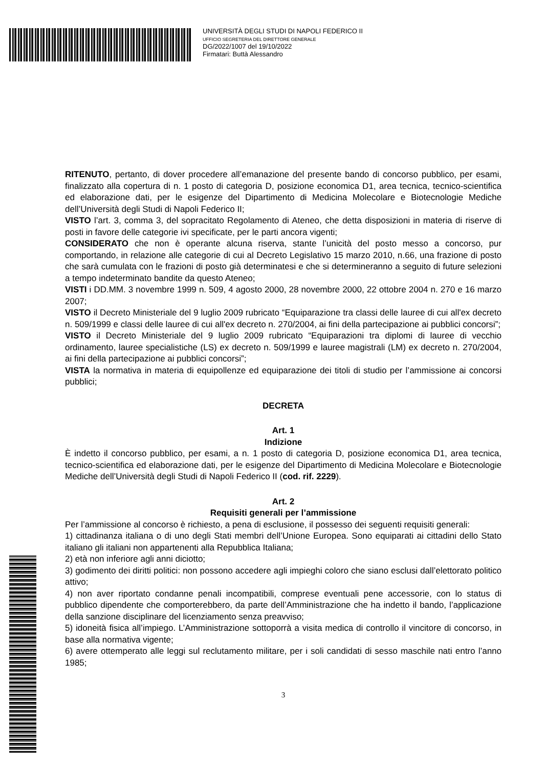UNIVERSITÀ DEGLI STUDI DI NAPOLI FEDERICO II
UFFICIO SEGRETERIA DEL DIRETTORE GENERALE
DG/2022/1007 del 19/10/2022
Firmatari: Buttà Alessandro
RITENUTO, pertanto, di dover procedere all’emanazione del presente bando di concorso pubblico, per esami, finalizzato alla copertura di n. 1 posto di categoria D, posizione economica D1, area tecnica, tecnico-scientifica ed elaborazione dati, per le esigenze del Dipartimento di Medicina Molecolare e Biotecnologie Mediche dell’Università degli Studi di Napoli Federico II;
VISTO l’art. 3, comma 3, del sopracitato Regolamento di Ateneo, che detta disposizioni in materia di riserve di posti in favore delle categorie ivi specificate, per le parti ancora vigenti;
CONSIDERATO che non è operante alcuna riserva, stante l’unicità del posto messo a concorso, pur comportando, in relazione alle categorie di cui al Decreto Legislativo 15 marzo 2010, n.66, una frazione di posto che sarà cumulata con le frazioni di posto già determinatesi e che si determineranno a seguito di future selezioni a tempo indeterminato bandite da questo Ateneo;
VISTI i DD.MM. 3 novembre 1999 n. 509, 4 agosto 2000, 28 novembre 2000, 22 ottobre 2004 n. 270 e 16 marzo 2007;
VISTO il Decreto Ministeriale del 9 luglio 2009 rubricato “Equiparazione tra classi delle lauree di cui all'ex decreto n. 509/1999 e classi delle lauree di cui all'ex decreto n. 270/2004, ai fini della partecipazione ai pubblici concorsi”;
VISTO il Decreto Ministeriale del 9 luglio 2009 rubricato “Equiparazioni tra diplomi di lauree di vecchio ordinamento, lauree specialistiche (LS) ex decreto n. 509/1999 e lauree magistrali (LM) ex decreto n. 270/2004, ai fini della partecipazione ai pubblici concorsi”;
VISTA la normativa in materia di equipollenze ed equiparazione dei titoli di studio per l’ammissione ai concorsi pubblici;
DECRETA
Art. 1
Indizione
È indetto il concorso pubblico, per esami, a n. 1 posto di categoria D, posizione economica D1, area tecnica, tecnico-scientifica ed elaborazione dati, per le esigenze del Dipartimento di Medicina Molecolare e Biotecnologie Mediche dell’Università degli Studi di Napoli Federico II (cod. rif. 2229).
Art. 2
Requisiti generali per l’ammissione
Per l’ammissione al concorso è richiesto, a pena di esclusione, il possesso dei seguenti requisiti generali:
1) cittadinanza italiana o di uno degli Stati membri dell’Unione Europea. Sono equiparati ai cittadini dello Stato italiano gli italiani non appartenenti alla Repubblica Italiana;
2) età non inferiore agli anni diciotto;
3) godimento dei diritti politici: non possono accedere agli impieghi coloro che siano esclusi dall’elettorato politico attivo;
4) non aver riportato condanne penali incompatibili, comprese eventuali pene accessorie, con lo status di pubblico dipendente che comporterebbero, da parte dell’Amministrazione che ha indetto il bando, l’applicazione della sanzione disciplinare del licenziamento senza preavviso;
5) idoneità fisica all’impiego. L’Amministrazione sottoporrà a visita medica di controllo il vincitore di concorso, in base alla normativa vigente;
6) avere ottemperato alle leggi sul reclutamento militare, per i soli candidati di sesso maschile nati entro l’anno 1985;
3